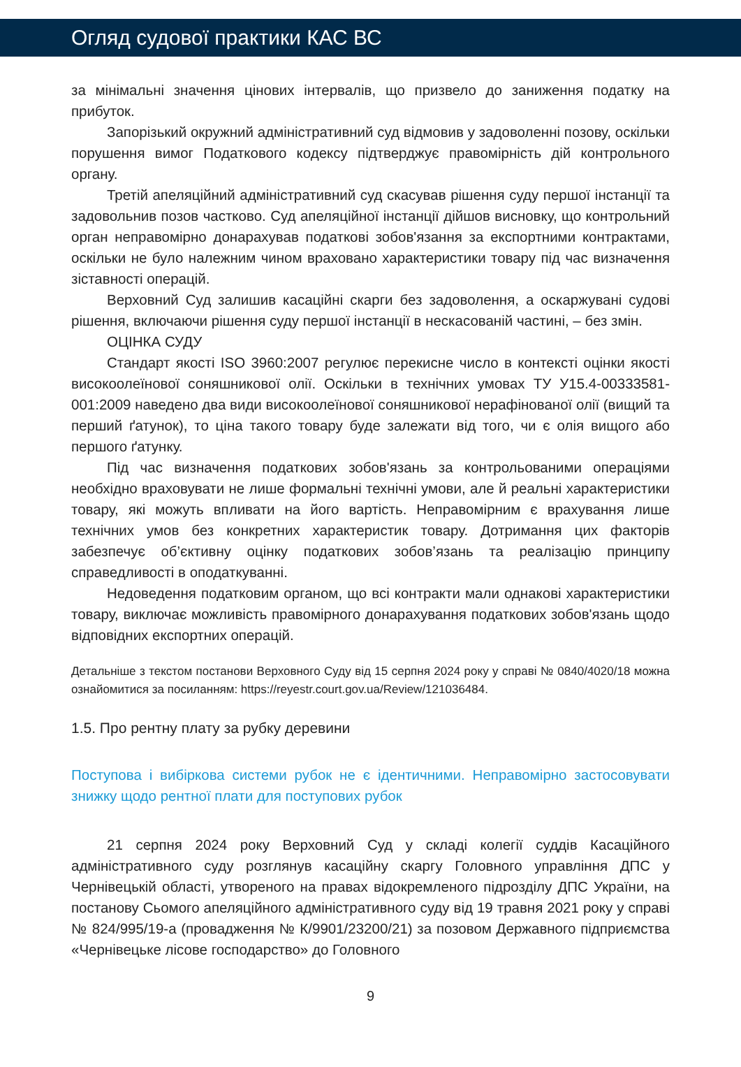Огляд судової практики КАС ВС
за мінімальні значення цінових інтервалів, що призвело до заниження податку на прибуток.
Запорізький окружний адміністративний суд відмовив у задоволенні позову, оскільки порушення вимог Податкового кодексу підтверджує правомірність дій контрольного органу.
Третій апеляційний адміністративний суд скасував рішення суду першої інстанції та задовольнив позов частково. Суд апеляційної інстанції дійшов висновку, що контрольний орган неправомірно донарахував податкові зобов'язання за експортними контрактами, оскільки не було належним чином враховано характеристики товару під час визначення зіставності операцій.
Верховний Суд залишив касаційні скарги без задоволення, а оскаржувані судові рішення, включаючи рішення суду першої інстанції в нескасованій частині, – без змін.
ОЦІНКА СУДУ
Стандарт якості ISO 3960:2007 регулює перекисне число в контексті оцінки якості високоолеїнової соняшникової олії. Оскільки в технічних умовах ТУ У15.4-00333581-001:2009 наведено два види високоолеїнової соняшникової нерафінованої олії (вищий та перший ґатунок), то ціна такого товару буде залежати від того, чи є олія вищого або першого ґатунку.
Під час визначення податкових зобов'язань за контрольованими операціями необхідно враховувати не лише формальні технічні умови, але й реальні характеристики товару, які можуть впливати на його вартість. Неправомірним є врахування лише технічних умов без конкретних характеристик товару. Дотримання цих факторів забезпечує об’єктивну оцінку податкових зобов’язань та реалізацію принципу справедливості в оподаткуванні.
Недоведення податковим органом, що всі контракти мали однакові характеристики товару, виключає можливість правомірного донарахування податкових зобов'язань щодо відповідних експортних операцій.
Детальніше з текстом постанови Верховного Суду від 15 серпня 2024 року у справі № 0840/4020/18 можна ознайомитися за посиланням: https://reyestr.court.gov.ua/Review/121036484.
1.5. Про рентну плату за рубку деревини
Поступова і вибіркова системи рубок не є ідентичними. Неправомірно застосовувати знижку щодо рентної плати для поступових рубок
21 серпня 2024 року Верховний Суд у складі колегії суддів Касаційного адміністративного суду розглянув касаційну скаргу Головного управління ДПС у Чернівецькій області, утвореного на правах відокремленого підрозділу ДПС України, на постанову Сьомого апеляційного адміністративного суду від 19 травня 2021 року у справі № 824/995/19-а (провадження № К/9901/23200/21) за позовом Державного підприємства «Чернівецьке лісове господарство» до Головного
9